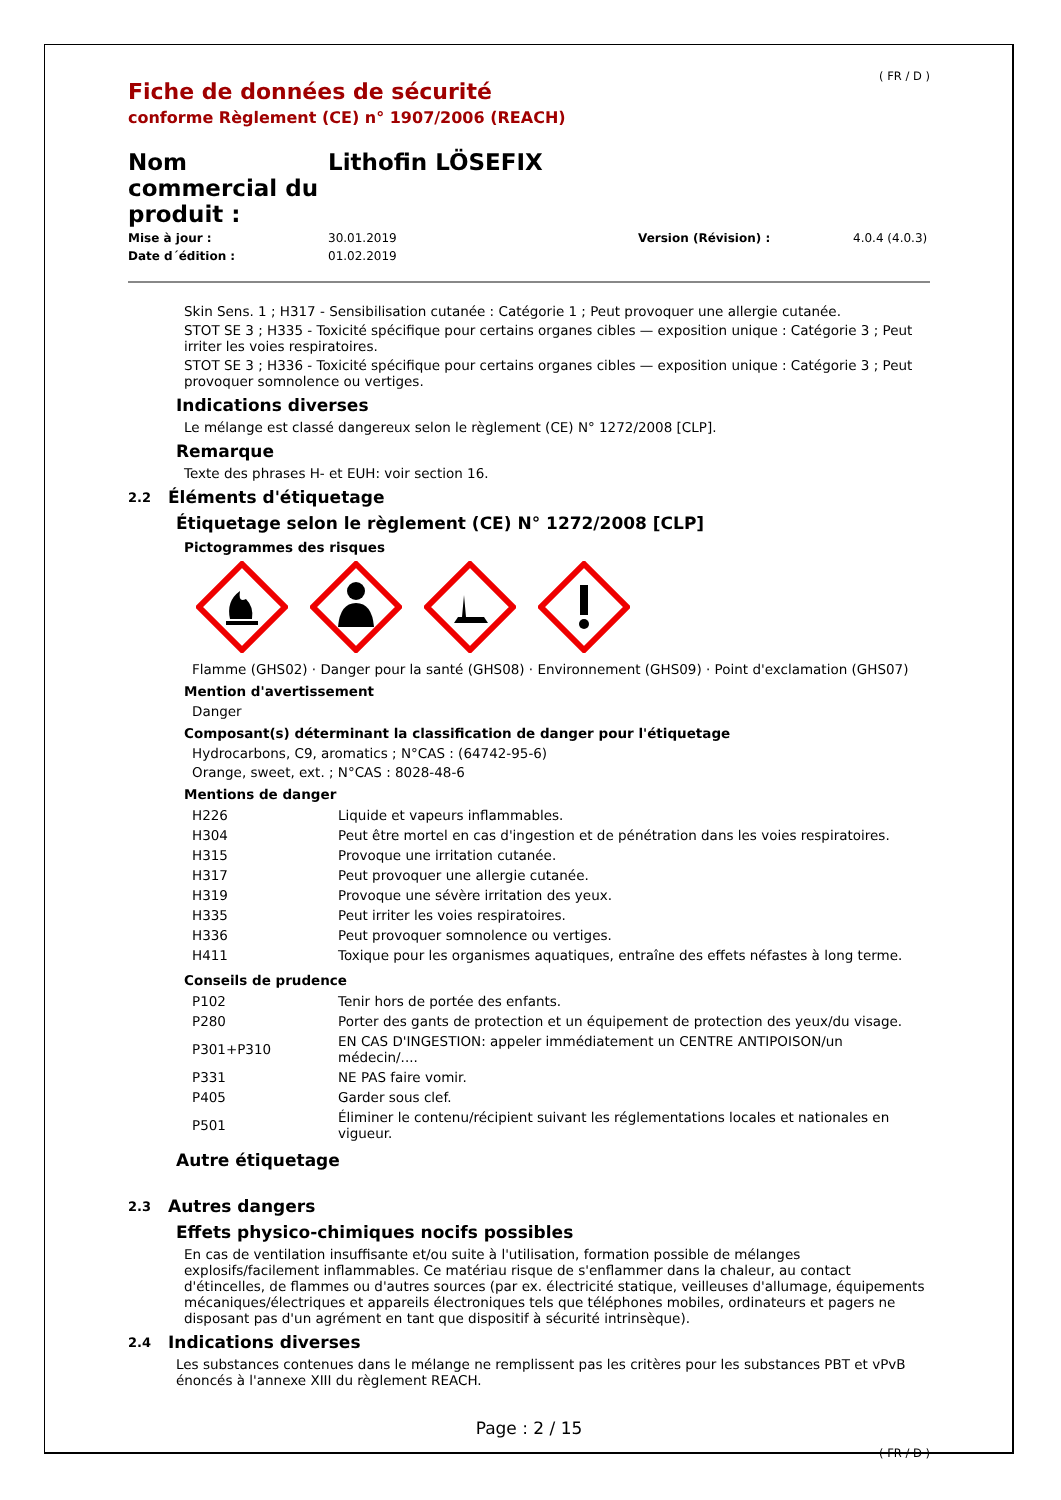Fiche de données de sécurité
conforme Règlement (CE) n° 1907/2006 (REACH)
( FR / D )
Nom commercial du produit :
Lithofin LÖSEFIX
Mise à jour : 30.01.2019 Version (Révision) : 4.0.4 (4.0.3) Date d´édition : 01.02.2019
Skin Sens. 1 ; H317 - Sensibilisation cutanée : Catégorie 1 ; Peut provoquer une allergie cutanée.
STOT SE 3 ; H335 - Toxicité spécifique pour certains organes cibles — exposition unique : Catégorie 3 ; Peut irriter les voies respiratoires.
STOT SE 3 ; H336 - Toxicité spécifique pour certains organes cibles — exposition unique : Catégorie 3 ; Peut provoquer somnolence ou vertiges.
Indications diverses
Le mélange est classé dangereux selon le règlement (CE) N° 1272/2008 [CLP].
Remarque
Texte des phrases H- et EUH: voir section 16.
2.2 Éléments d'étiquetage
Étiquetage selon le règlement (CE) N° 1272/2008 [CLP]
Pictogrammes des risques
Flamme (GHS02) · Danger pour la santé (GHS08) · Environnement (GHS09) · Point d'exclamation (GHS07)
Mention d'avertissement
Danger
Composant(s) déterminant la classification de danger pour l'étiquetage
Hydrocarbons, C9, aromatics ; N°CAS : (64742-95-6)
Orange, sweet, ext. ; N°CAS : 8028-48-6
Mentions de danger
| H226 | Liquide et vapeurs inflammables. |
| H304 | Peut être mortel en cas d'ingestion et de pénétration dans les voies respiratoires. |
| H315 | Provoque une irritation cutanée. |
| H317 | Peut provoquer une allergie cutanée. |
| H319 | Provoque une sévère irritation des yeux. |
| H335 | Peut irriter les voies respiratoires. |
| H336 | Peut provoquer somnolence ou vertiges. |
| H411 | Toxique pour les organismes aquatiques, entraîne des effets néfastes à long terme. |
Conseils de prudence
| P102 | Tenir hors de portée des enfants. |
| P280 | Porter des gants de protection et un équipement de protection des yeux/du visage. |
| P301+P310 | EN CAS D'INGESTION: appeler immédiatement un CENTRE ANTIPOISON/un médecin/.... |
| P331 | NE PAS faire vomir. |
| P405 | Garder sous clef. |
| P501 | Éliminer le contenu/récipient suivant les réglementations locales et nationales en vigueur. |
Autre étiquetage
2.3 Autres dangers
Effets physico-chimiques nocifs possibles
En cas de ventilation insuffisante et/ou suite à l'utilisation, formation possible de mélanges explosifs/facilement inflammables. Ce matériau risque de s'enflammer dans la chaleur, au contact d'étincelles, de flammes ou d'autres sources (par ex. électricité statique, veilleuses d'allumage, équipements mécaniques/électriques et appareils électroniques tels que téléphones mobiles, ordinateurs et pagers ne disposant pas d'un agrément en tant que dispositif à sécurité intrinsèque).
2.4 Indications diverses
Les substances contenues dans le mélange ne remplissent pas les critères pour les substances PBT et vPvB énoncés à l'annexe XIII du règlement REACH.
Page : 2 / 15
( FR / D )